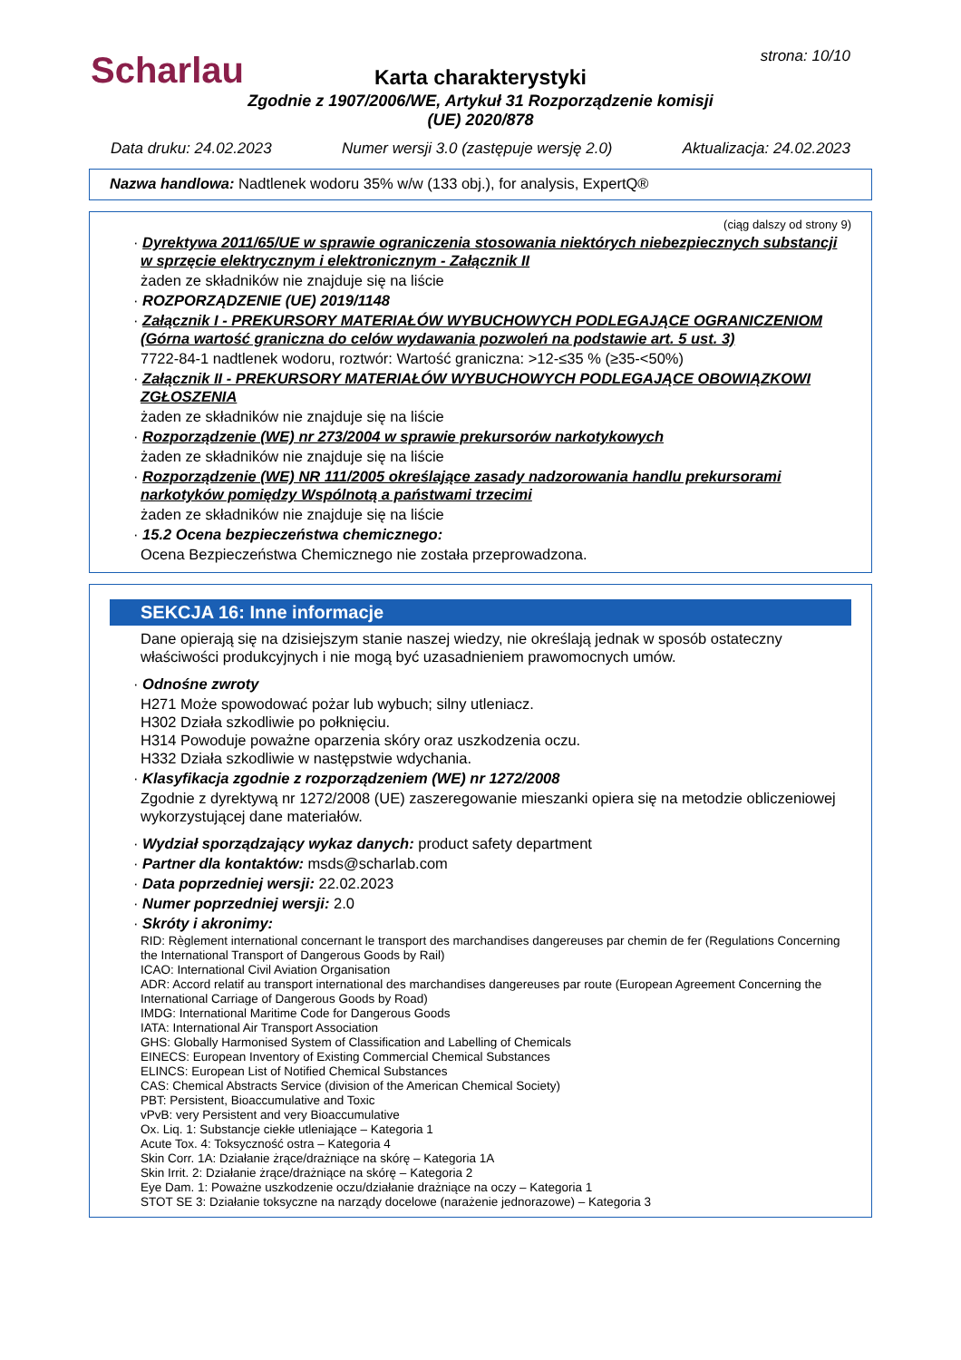Scharlau strona: 10/10
Karta charakterystyki
Zgodnie z 1907/2006/WE, Artykuł 31 Rozporządzenie komisji (UE) 2020/878
Data druku: 24.02.2023 Numer wersji 3.0 (zastępuje wersję 2.0) Aktualizacja: 24.02.2023
Nazwa handlowa: Nadtlenek wodoru 35% w/w (133 obj.), for analysis, ExpertQ®
(ciąg dalszy od strony 9)
· Dyrektywa 2011/65/UE w sprawie ograniczenia stosowania niektórych niebezpiecznych substancji w sprzęcie elektrycznym i elektronicznym - Załącznik II
żaden ze składników nie znajduje się na liście
· ROZPORZĄDZENIE (UE) 2019/1148
· Załącznik I - PREKURSORY MATERIAŁÓW WYBUCHOWYCH PODLEGAJĄCE OGRANICZENIOM (Górna wartość graniczna do celów wydawania pozwoleń na podstawie art. 5 ust. 3)
7722-84-1 nadtlenek wodoru, roztwór: Wartość graniczna: >12-≤35 % (≥35-<50%)
· Załącznik II - PREKURSORY MATERIAŁÓW WYBUCHOWYCH PODLEGAJĄCE OBOWIĄZKOWI ZGŁOSZENIA
żaden ze składników nie znajduje się na liście
· Rozporządzenie (WE) nr 273/2004 w sprawie prekursorów narkotykowych
żaden ze składników nie znajduje się na liście
· Rozporządzenie (WE) NR 111/2005 określające zasady nadzorowania handlu prekursorami narkotyków pomiędzy Wspólnotą a państwami trzecimi
żaden ze składników nie znajduje się na liście
· 15.2 Ocena bezpieczeństwa chemicznego:
Ocena Bezpieczeństwa Chemicznego nie została przeprowadzona.
SEKCJA 16: Inne informacje
Dane opierają się na dzisiejszym stanie naszej wiedzy, nie określają jednak w sposób ostateczny właściwości produkcyjnych i nie mogą być uzasadnieniem prawomocnych umów.
· Odnośne zwroty
H271 Może spowodować pożar lub wybuch; silny utleniacz.
H302 Działa szkodliwie po połknięciu.
H314 Powoduje poważne oparzenia skóry oraz uszkodzenia oczu.
H332 Działa szkodliwie w następstwie wdychania.
· Klasyfikacja zgodnie z rozporządzeniem (WE) nr 1272/2008
Zgodnie z dyrektywą nr 1272/2008 (UE) zaszeregowanie mieszanki opiera się na metodzie obliczeniowej wykorzystującej dane materiałów.
· Wydział sporządzający wykaz danych: product safety department
· Partner dla kontaktów: msds@scharlab.com
· Data poprzedniej wersji: 22.02.2023
· Numer poprzedniej wersji: 2.0
· Skróty i akronimy:
RID: Règlement international concernant le transport des marchandises dangereuses par chemin de fer (Regulations Concerning the International Transport of Dangerous Goods by Rail)
ICAO: International Civil Aviation Organisation
ADR: Accord relatif au transport international des marchandises dangereuses par route (European Agreement Concerning the International Carriage of Dangerous Goods by Road)
IMDG: International Maritime Code for Dangerous Goods
IATA: International Air Transport Association
GHS: Globally Harmonised System of Classification and Labelling of Chemicals
EINECS: European Inventory of Existing Commercial Chemical Substances
ELINCS: European List of Notified Chemical Substances
CAS: Chemical Abstracts Service (division of the American Chemical Society)
PBT: Persistent, Bioaccumulative and Toxic
vPvB: very Persistent and very Bioaccumulative
Ox. Liq. 1: Substancje ciekłe utleniające – Kategoria 1
Acute Tox. 4: Toksyczność ostra – Kategoria 4
Skin Corr. 1A: Działanie żrące/drażniące na skórę – Kategoria 1A
Skin Irrit. 2: Działanie żrące/drażniące na skórę – Kategoria 2
Eye Dam. 1: Poważne uszkodzenie oczu/działanie drażniące na oczy – Kategoria 1
STOT SE 3: Działanie toksyczne na narządy docelowe (narażenie jednorazowe) – Kategoria 3